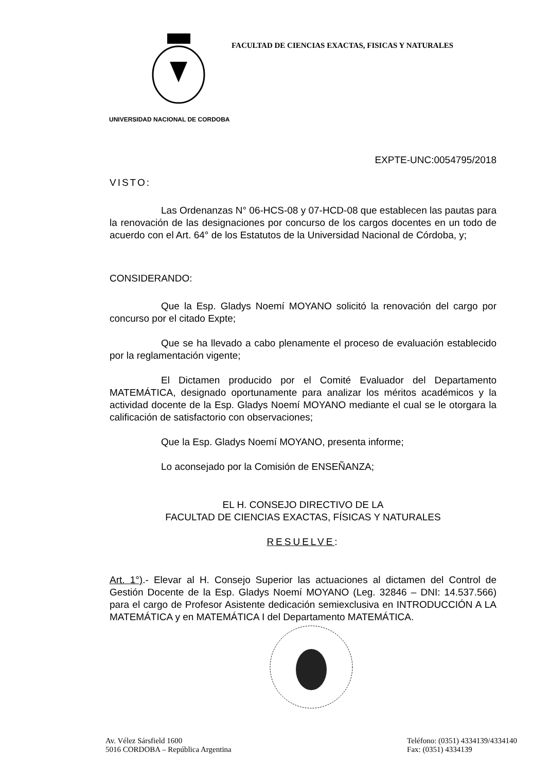FACULTAD DE CIENCIAS EXACTAS, FISICAS Y NATURALES
UNIVERSIDAD NACIONAL DE CORDOBA
EXPTE-UNC:0054795/2018
VISTO:
Las Ordenanzas N° 06-HCS-08 y 07-HCD-08 que establecen las pautas para la renovación de las designaciones por concurso de los cargos docentes en un todo de acuerdo con el Art. 64° de los Estatutos de la Universidad Nacional de Córdoba, y;
CONSIDERANDO:
Que la Esp. Gladys Noemí MOYANO solicitó la renovación del cargo por concurso por el citado Expte;
Que se ha llevado a cabo plenamente el proceso de evaluación establecido por la reglamentación vigente;
El Dictamen producido por el Comité Evaluador del Departamento MATEMÁTICA, designado oportunamente para analizar los méritos académicos y la actividad docente de la Esp. Gladys Noemí MOYANO mediante el cual se le otorgara la calificación de satisfactorio con observaciones;
Que la Esp. Gladys Noemí MOYANO, presenta informe;
Lo aconsejado por la Comisión de ENSEÑANZA;
EL H. CONSEJO DIRECTIVO DE LA
FACULTAD DE CIENCIAS EXACTAS, FÍSICAS Y NATURALES
RESUELVE:
Art. 1°).- Elevar al H. Consejo Superior las actuaciones al dictamen del Control de Gestión Docente de la Esp. Gladys Noemí MOYANO (Leg. 32846 – DNI: 14.537.566) para el cargo de Profesor Asistente dedicación semiexclusiva en INTRODUCCIÓN A LA MATEMÁTICA y en MATEMÁTICA I del Departamento MATEMÁTICA.
Av. Vélez Sársfield 1600
5016 CORDOBA – República Argentina
Teléfono: (0351) 4334139/4334140
Fax: (0351) 4334139